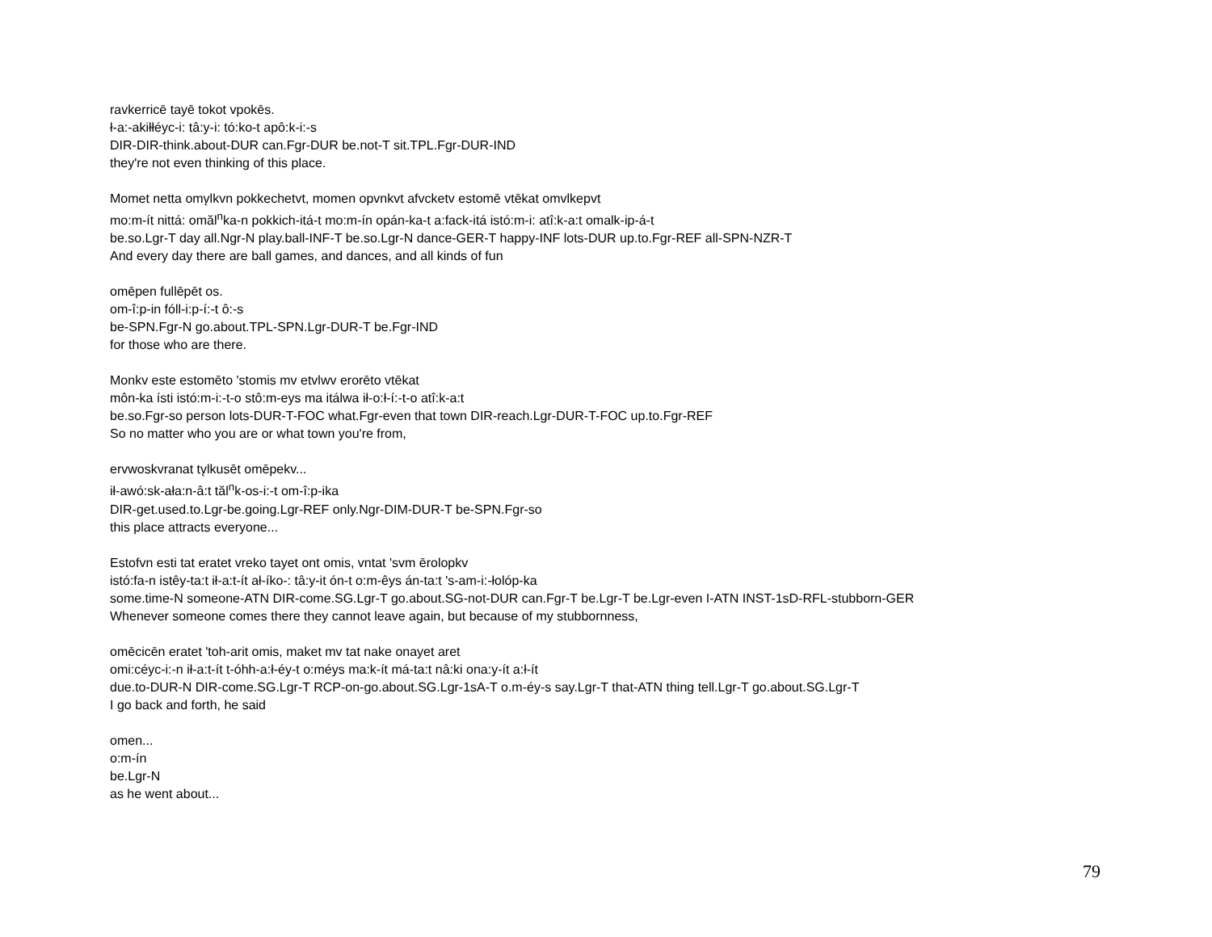ravkerricē tayē tokot vpokēs.
ł-a:-akiłłéyc-i: tâ:y-i: tó:ko-t apô:k-i:-s
DIR-DIR-think.about-DUR can.Fgr-DUR be.not-T sit.TPL.Fgr-DUR-IND
they're not even thinking of this place.
Momet netta omv̨lkvn pokkechetvt, momen opvnkvt afvcketv estomē vtēkat omvlkepvt
mo:m-ít nittá: omăl<sup>n</sup>ka-n pokkich-itá-t mo:m-ín opán-ka-t a:fack-itá istó:m-i: atî:k-a:t omalk-ip-á-t
be.so.Lgr-T day all.Ngr-N play.ball-INF-T be.so.Lgr-N dance-GER-T happy-INF lots-DUR up.to.Fgr-REF all-SPN-NZR-T
And every day there are ball games, and dances, and all kinds of fun
omēpen fullēpēt os.
om-î:p-in fóll-i:p-í:-t ô:-s
be-SPN.Fgr-N go.about.TPL-SPN.Lgr-DUR-T be.Fgr-IND
for those who are there.
Monkv este estomēto 'stomis mv etvlwv erorēto vtēkat
môn-ka ísti istó:m-i:-t-o stô:m-eys ma itálwa ił-o:ł-í:-t-o atî:k-a:t
be.so.Fgr-so person lots-DUR-T-FOC what.Fgr-even that town DIR-reach.Lgr-DUR-T-FOC up.to.Fgr-REF
So no matter who you are or what town you're from,
ervwoskvranat tv̨lkusēt omēpekv...
ił-awó:sk-ała:n-â:t tăl<sup>n</sup>k-os-i:-t om-î:p-ika
DIR-get.used.to.Lgr-be.going.Lgr-REF only.Ngr-DIM-DUR-T be-SPN.Fgr-so
this place attracts everyone...
Estofvn esti tat eratet vreko tayet ont omis, vntat 'svm ērolopkv
istó:fa-n istêy-ta:t ił-a:t-ít ał-íko-: tâ:y-it ón-t o:m-êys án-ta:t 's-am-i:-łolóp-ka
some.time-N someone-ATN DIR-come.SG.Lgr-T go.about.SG-not-DUR can.Fgr-T be.Lgr-T be.Lgr-even I-ATN INST-1sD-RFL-stubborn-GER
Whenever someone comes there they cannot leave again, but because of my stubbornness,
omēcicēn eratet 'toh-arit omis, maket mv tat nake onayet aret
omi:céyc-i:-n ił-a:t-ít t-óhh-a:ł-éy-t o:méys ma:k-ít má-ta:t nâ:ki ona:y-ít a:ł-ít
due.to-DUR-N DIR-come.SG.Lgr-T RCP-on-go.about.SG.Lgr-1sA-T o.m-éy-s say.Lgr-T that-ATN thing tell.Lgr-T go.about.SG.Lgr-T
I go back and forth, he said
omen...
o:m-ín
be.Lgr-N
as he went about...
79